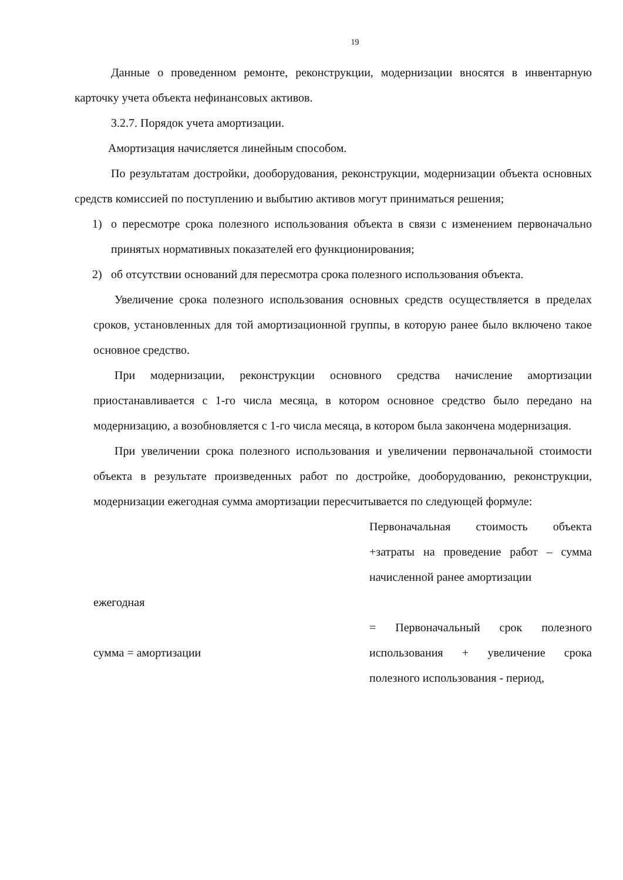19
Данные о проведенном ремонте, реконструкции, модернизации вносятся в инвентарную карточку учета объекта нефинансовых активов.
3.2.7. Порядок учета амортизации.
Амортизация начисляется линейным способом.
По результатам достройки, дооборудования, реконструкции, модернизации объекта основных средств комиссией по поступлению и выбытию активов могут приниматься решения;
1) о пересмотре срока полезного использования объекта в связи с изменением первоначально принятых нормативных показателей его функционирования;
2) об отсутствии оснований для пересмотра срока полезного использования объекта.
Увеличение срока полезного использования основных средств осуществляется в пределах сроков, установленных для той амортизационной группы, в которую ранее было включено такое основное средство.
При модернизации, реконструкции основного средства начисление амортизации приостанавливается с 1-го числа месяца, в котором основное средство было передано на модернизацию, а возобновляется с 1-го числа месяца, в котором была закончена модернизация.
При увеличении срока полезного использования и увеличении первоначальной стоимости объекта в результате произведенных работ по достройке, дооборудованию, реконструкции, модернизации ежегодная сумма амортизации пересчитывается по следующей формуле:
ежегодная
сумма = амортизации
Первоначальная стоимость объекта +затраты на проведение работ – сумма начисленной ранее амортизации
= Первоначальный срок полезного использования + увеличение срока полезного использования - период,